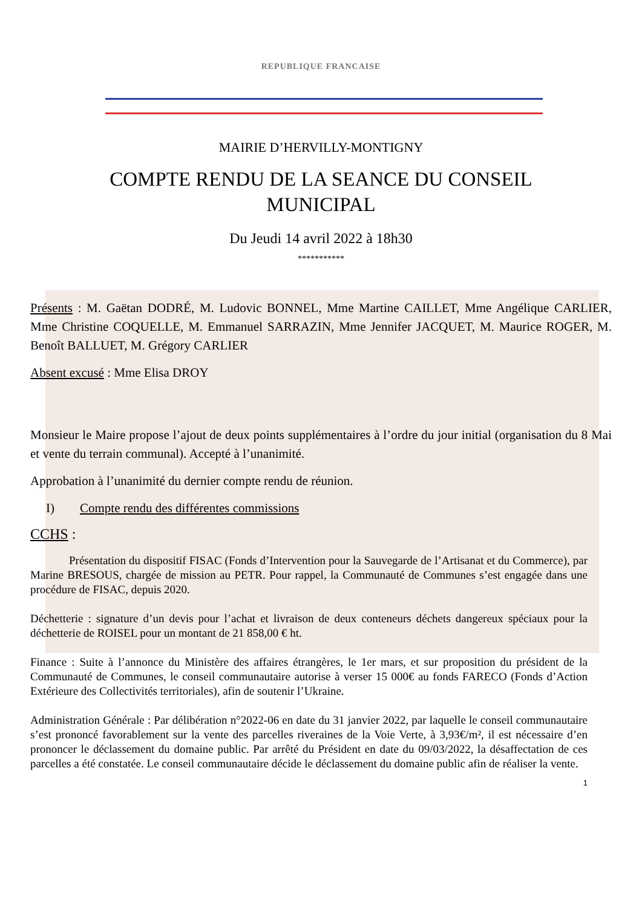REPUBLIQUE FRANCAISE
MAIRIE D’HERVILLY-MONTIGNY
COMPTE RENDU DE LA SEANCE DU CONSEIL
MUNICIPAL
Du Jeudi 14 avril 2022 à 18h30
***********
Présents : M. Gaëtan DODRÉ, M. Ludovic BONNEL, Mme Martine CAILLET, Mme Angélique CARLIER, Mme Christine COQUELLE, M. Emmanuel SARRAZIN, Mme Jennifer JACQUET, M. Maurice ROGER, M. Benoît BALLUET, M. Grégory CARLIER
Absent excusé : Mme Elisa DROY
Monsieur le Maire propose l’ajout de deux points supplémentaires à l’ordre du jour initial (organisation du 8 Mai et vente du terrain communal). Accepté à l’unanimité.
Approbation à l’unanimité du dernier compte rendu de réunion.
I) Compte rendu des différentes commissions
CCHS :
Présentation du dispositif FISAC (Fonds d’Intervention pour la Sauvegarde de l’Artisanat et du Commerce), par Marine BRESOUS, chargée de mission au PETR. Pour rappel, la Communauté de Communes s’est engagée dans une procédure de FISAC, depuis 2020.
Déchetterie : signature d’un devis pour l’achat et livraison de deux conteneurs déchets dangereux spéciaux pour la déchetterie de ROISEL pour un montant de 21 858,00 € ht.
Finance : Suite à l’annonce du Ministère des affaires étrangères, le 1er mars, et sur proposition du président de la Communauté de Communes, le conseil communautaire autorise à verser 15 000€ au fonds FARECO (Fonds d’Action Extérieure des Collectivités territoriales), afin de soutenir l’Ukraine.
Administration Générale : Par délibération n°2022-06 en date du 31 janvier 2022, par laquelle le conseil communautaire s’est prononcé favorablement sur la vente des parcelles riveraines de la Voie Verte, à 3,93€/m², il est nécessaire d’en prononcer le déclassement du domaine public. Par arrêté du Président en date du 09/03/2022, la désaffectation de ces parcelles a été constatée. Le conseil communautaire décide le déclassement du domaine public afin de réaliser la vente.
1